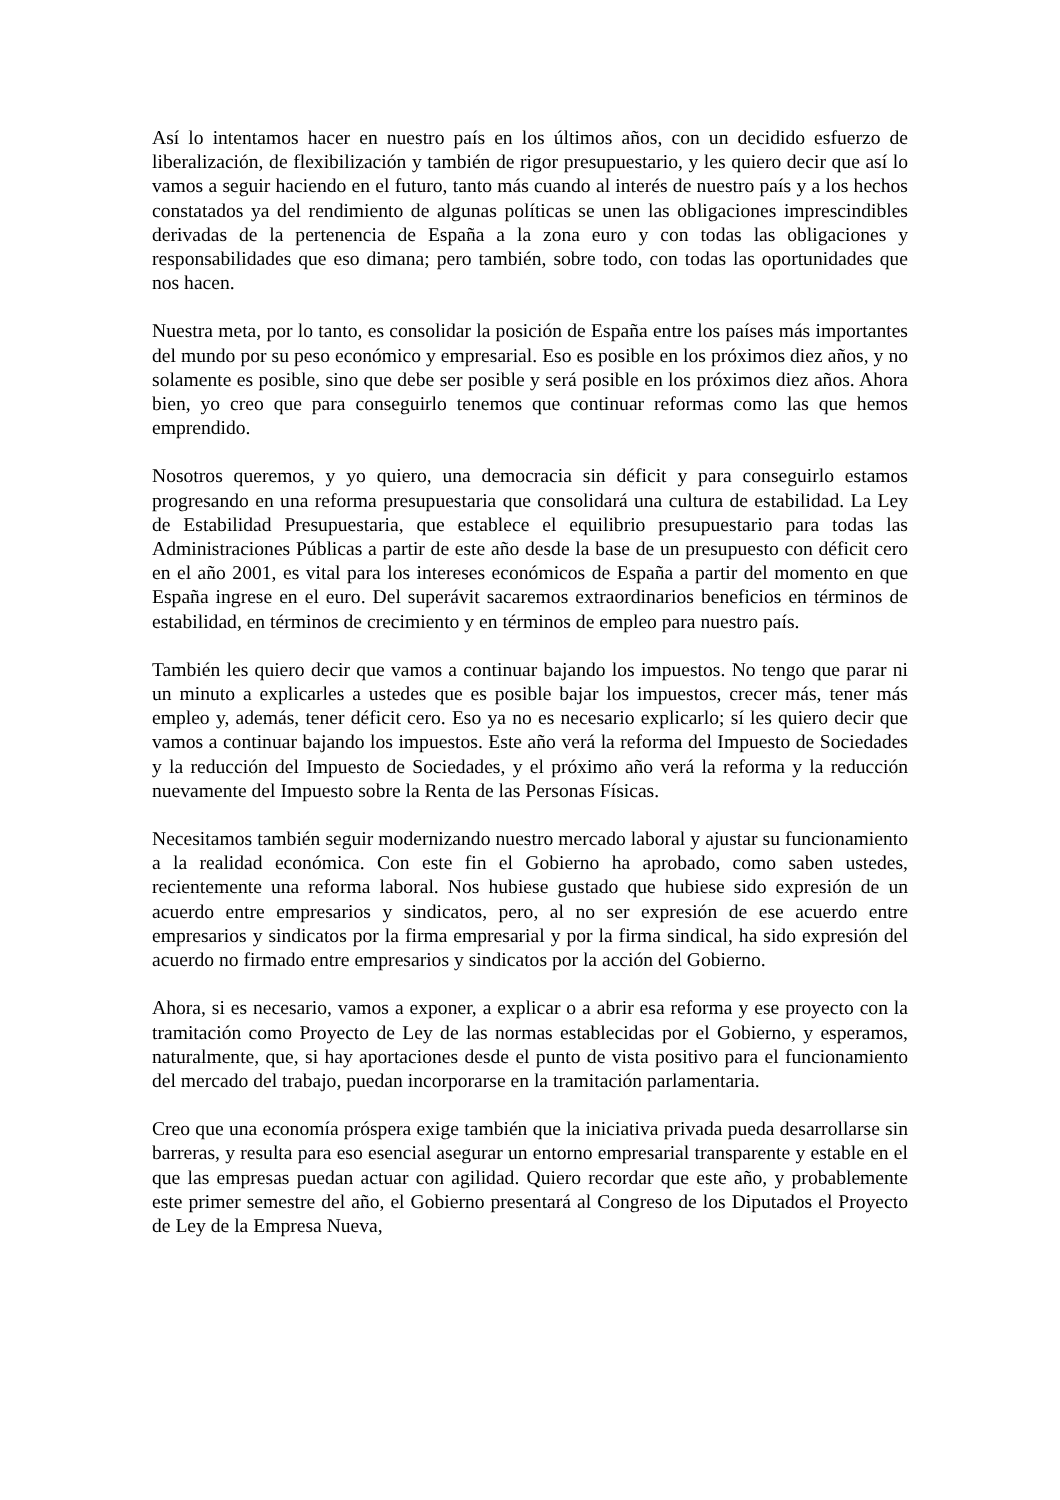Así lo intentamos hacer en nuestro país en los últimos años, con un decidido esfuerzo de liberalización, de flexibilización y también de rigor presupuestario, y les quiero decir que así lo vamos a seguir haciendo en el futuro, tanto más cuando al interés de nuestro país y a los hechos constatados ya del rendimiento de algunas políticas se unen las obligaciones imprescindibles derivadas de la pertenencia de España a la zona euro y con todas las obligaciones y responsabilidades que eso dimana; pero también, sobre todo, con todas las oportunidades que nos hacen.
Nuestra meta, por lo tanto, es consolidar la posición de España entre los países más importantes del mundo por su peso económico y empresarial. Eso es posible en los próximos diez años, y no solamente es posible, sino que debe ser posible y será posible en los próximos diez años. Ahora bien, yo creo que para conseguirlo tenemos que continuar reformas como las que hemos emprendido.
Nosotros queremos, y yo quiero, una democracia sin déficit y para conseguirlo estamos progresando en una reforma presupuestaria que consolidará una cultura de estabilidad. La Ley de Estabilidad Presupuestaria, que establece el equilibrio presupuestario para todas las Administraciones Públicas a partir de este año desde la base de un presupuesto con déficit cero en el año 2001, es vital para los intereses económicos de España a partir del momento en que España ingrese en el euro. Del superávit sacaremos extraordinarios beneficios en términos de estabilidad, en términos de crecimiento y en términos de empleo para nuestro país.
También les quiero decir que vamos a continuar bajando los impuestos. No tengo que parar ni un minuto a explicarles a ustedes que es posible bajar los impuestos, crecer más, tener más empleo y, además, tener déficit cero. Eso ya no es necesario explicarlo; sí les quiero decir que vamos a continuar bajando los impuestos. Este año verá la reforma del Impuesto de Sociedades y la reducción del Impuesto de Sociedades, y el próximo año verá la reforma y la reducción nuevamente del Impuesto sobre la Renta de las Personas Físicas.
Necesitamos también seguir modernizando nuestro mercado laboral y ajustar su funcionamiento a la realidad económica. Con este fin el Gobierno ha aprobado, como saben ustedes, recientemente una reforma laboral. Nos hubiese gustado que hubiese sido expresión de un acuerdo entre empresarios y sindicatos, pero, al no ser expresión de ese acuerdo entre empresarios y sindicatos por la firma empresarial y por la firma sindical, ha sido expresión del acuerdo no firmado entre empresarios y sindicatos por la acción del Gobierno.
Ahora, si es necesario, vamos a exponer, a explicar o a abrir esa reforma y ese proyecto con la tramitación como Proyecto de Ley de las normas establecidas por el Gobierno, y esperamos, naturalmente, que, si hay aportaciones desde el punto de vista positivo para el funcionamiento del mercado del trabajo, puedan incorporarse en la tramitación parlamentaria.
Creo que una economía próspera exige también que la iniciativa privada pueda desarrollarse sin barreras, y resulta para eso esencial asegurar un entorno empresarial transparente y estable en el que las empresas puedan actuar con agilidad. Quiero recordar que este año, y probablemente este primer semestre del año, el Gobierno presentará al Congreso de los Diputados el Proyecto de Ley de la Empresa Nueva,